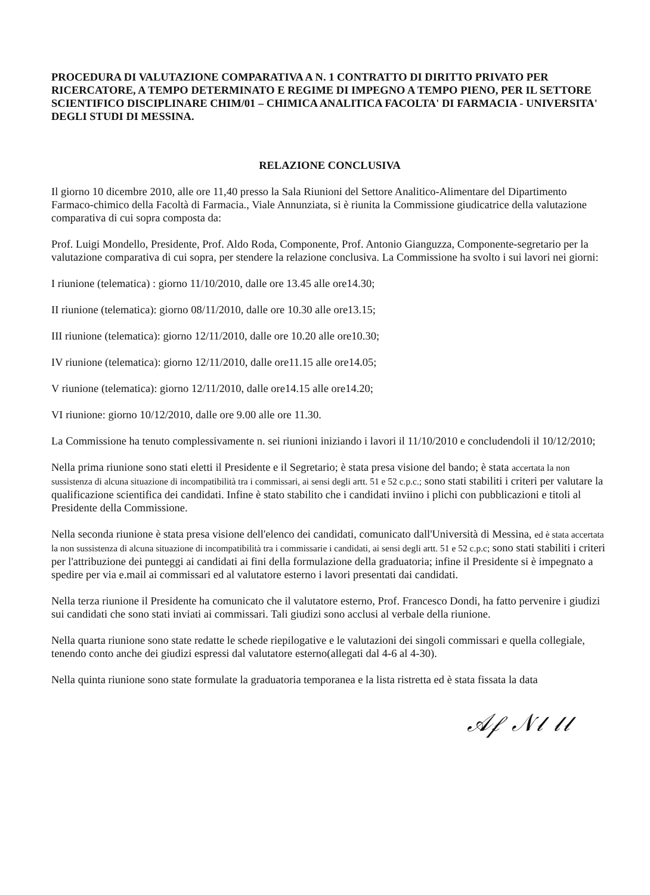PROCEDURA DI VALUTAZIONE COMPARATIVA A N. 1 CONTRATTO DI DIRITTO PRIVATO PER RICERCATORE, A TEMPO DETERMINATO E REGIME DI IMPEGNO A TEMPO PIENO, PER IL SETTORE SCIENTIFICO DISCIPLINARE CHIM/01 – CHIMICA ANALITICA FACOLTA' DI FARMACIA - UNIVERSITA' DEGLI STUDI DI MESSINA.
RELAZIONE CONCLUSIVA
Il giorno 10 dicembre 2010, alle ore 11,40 presso la Sala Riunioni del Settore Analitico-Alimentare del Dipartimento Farmaco-chimico della Facoltà di Farmacia., Viale Annunziata, si è riunita la Commissione giudicatrice della valutazione comparativa di cui sopra composta da:
Prof. Luigi Mondello, Presidente, Prof. Aldo Roda, Componente, Prof. Antonio Gianguzza, Componente-segretario per la valutazione comparativa di cui sopra, per stendere la relazione conclusiva. La Commissione ha svolto i sui lavori nei giorni:
I riunione (telematica) : giorno 11/10/2010, dalle ore 13.45 alle ore14.30;
II riunione (telematica): giorno 08/11/2010, dalle ore 10.30 alle ore13.15;
III riunione (telematica): giorno 12/11/2010, dalle ore 10.20 alle ore10.30;
IV riunione (telematica): giorno 12/11/2010, dalle ore11.15 alle ore14.05;
V riunione (telematica): giorno 12/11/2010, dalle ore14.15 alle ore14.20;
VI riunione: giorno 10/12/2010, dalle ore 9.00 alle ore 11.30.
La Commissione ha tenuto complessivamente n. sei riunioni iniziando i lavori il 11/10/2010 e concludendoli il 10/12/2010;
Nella prima riunione sono stati eletti il Presidente e il Segretario; è stata presa visione del bando; è stata accertata la non sussistenza di alcuna situazione di incompatibilità tra i commissari, ai sensi degli artt. 51 e 52 c.p.c.; sono stati stabiliti i criteri per valutare la qualificazione scientifica dei candidati. Infine è stato stabilito che i candidati inviino i plichi con pubblicazioni e titoli al Presidente della Commissione.
Nella seconda riunione è stata presa visione dell'elenco dei candidati, comunicato dall'Università di Messina, ed è stata accertata la non sussistenza di alcuna situazione di incompatibilità tra i commissarie i candidati, ai sensi degli artt. 51 e 52 c.p.c; sono stati stabiliti i criteri per l'attribuzione dei punteggi ai candidati ai fini della formulazione della graduatoria; infine il Presidente si è impegnato a spedire per via e.mail ai commissari ed al valutatore esterno i lavori presentati dai candidati.
Nella terza riunione il Presidente ha comunicato che il valutatore esterno, Prof. Francesco Dondi, ha fatto pervenire i giudizi sui candidati che sono stati inviati ai commissari. Tali giudizi sono acclusi al verbale della riunione.
Nella quarta riunione sono state redatte le schede riepilogative e le valutazioni dei singoli commissari e quella collegiale, tenendo conto anche dei giudizi espressi dal valutatore esterno(allegati dal 4-6 al 4-30).
Nella quinta riunione sono state formulate la graduatoria temporanea e la lista ristretta ed è stata fissata la data
𝒜𝒻 𝒩𝓁 𝓁𝓁